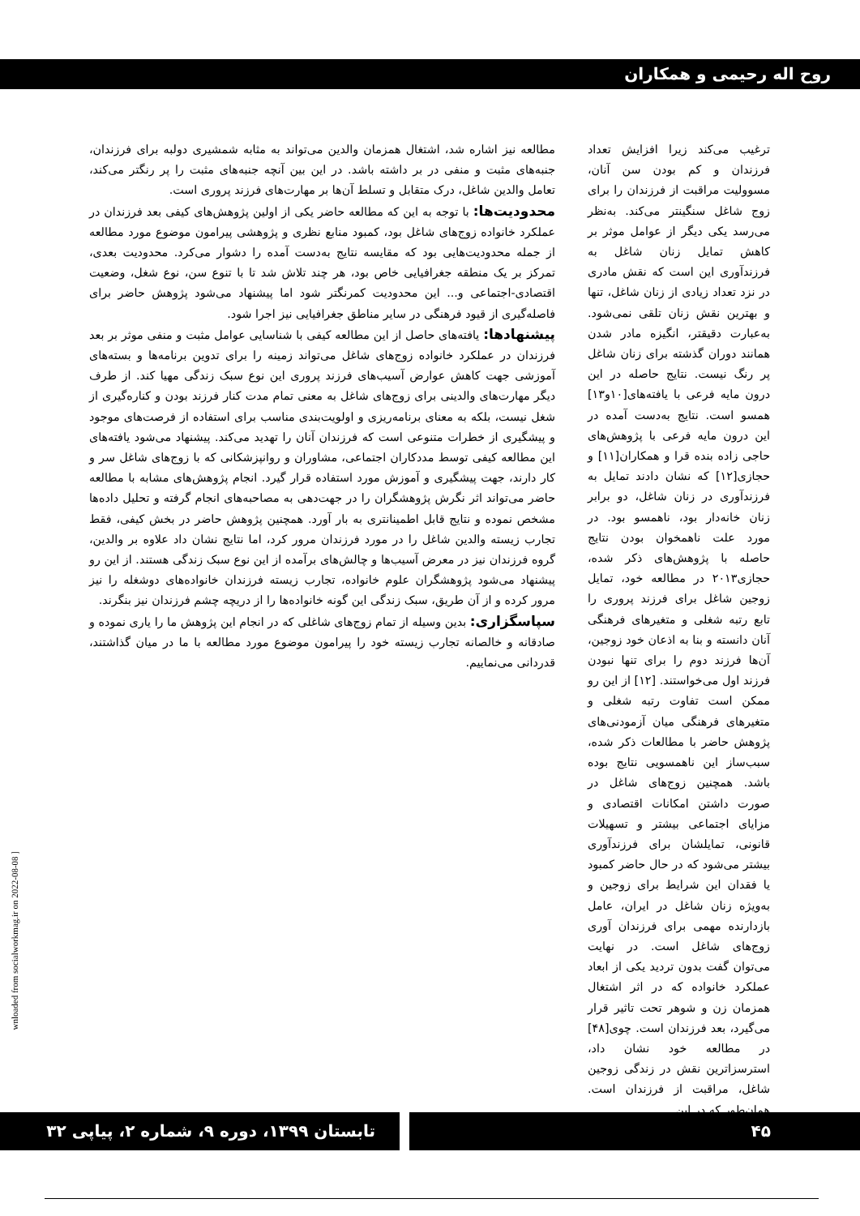روح اله رحیمی و همکاران
ترغیب می‌کند زیرا افزایش تعداد فرزندان و کم بودن سن آنان، مسوولیت مراقبت از فرزندان را برای زوج شاغل سنگینتر می‌کند. به‌نظر می‌رسد یکی دیگر از عوامل موثر بر کاهش تمایل زنان شاغل به فرزندآوری این است که نقش مادری در نزد تعداد زیادی از زنان شاغل، تنها و بهترین نقش زنان تلقی نمی‌شود. به‌عبارت دقیقتر، انگیزه مادر شدن همانند دوران گذشته برای زنان شاغل پر رنگ نیست. نتایج حاصله در این درون مایه فرعی با یافته‌های[۱۰و۱۳] همسو است. نتایج به‌دست آمده در این درون مایه فرعی با پژوهش‌های حاجی زاده بنده قرا و همکاران[۱۱] و حجازی[۱۲] که نشان دادند تمایل به فرزندآوری در زنان شاغل، دو برابر زنان خانه‌دار بود، ناهمسو بود. در مورد علت ناهمخوان بودن نتایج حاصله با پژوهش‌های ذکر شده، حجازی۲۰۱۳ در مطالعه خود، تمایل زوجین شاغل برای فرزند پروری را تابع رتبه شغلی و متغیرهای فرهنگی آنان دانسته و بنا به اذعان خود زوجین، آن‌ها فرزند دوم را برای تنها نبودن فرزند اول می‌خواستند. [۱۲] از این رو ممکن است تفاوت رتبه شغلی و متغیرهای فرهنگی میان آزمودنی‌های پژوهش حاضر با مطالعات ذکر شده، سبب‌ساز این ناهمسویی نتایج بوده باشد. همچنین زوج‌های شاغل در صورت داشتن امکانات اقتصادی و مزایای اجتماعی بیشتر و تسهیلات قانونی، تمایلشان برای فرزندآوری بیشتر می‌شود که در حال حاضر کمبود یا فقدان این شرایط برای زوجین و به‌ویژه زنان شاغل در ایران، عامل بازدارنده مهمی برای فرزندان آوری زوج‌های شاغل است. در نهایت می‌توان گفت بدون تردید یکی از ابعاد عملکرد خانواده که در اثر اشتغال همزمان زن و شوهر تحت تاثیر قرار می‌گیرد، بعد فرزندان است. چوی[۴۸] در مطالعه خود نشان داد، استرسزاترین نقش در زندگی زوجین شاغل، مراقبت از فرزندان است. همان‌طور که در این
مطالعه نیز اشاره شد، اشتغال همزمان والدین می‌تواند به مثابه شمشیری دولبه برای فرزندان، جنبه‌های مثبت و منفی در بر داشته باشد. در این بین آنچه جنبه‌های مثبت را پر رنگتر می‌کند، تعامل والدین شاغل، درک متقابل و تسلط آن‌ها بر مهارت‌های فرزند پروری است.
محدودیت‌ها: با توجه به این که مطالعه حاضر یکی از اولین پژوهش‌های کیفی بعد فرزندان در عملکرد خانواده زوج‌های شاغل بود، کمبود منابع نظری و پژوهشی پیرامون موضوع مورد مطالعه از جمله محدودیت‌هایی بود که مقایسه نتایج به‌دست آمده را دشوار می‌کرد. محدودیت بعدی، تمرکز بر یک منطقه جغرافیایی خاص بود، هر چند تلاش شد تا با تنوع سن، نوع شغل، وضعیت اقتصادی-اجتماعی و... این محدودیت کمرنگتر شود اما پیشنهاد می‌شود پژوهش حاضر برای فاصله‌گیری از قیود فرهنگی در سایر مناطق جغرافیایی نیز اجرا شود.
پیشنهادها: یافته‌های حاصل از این مطالعه کیفی با شناسایی عوامل مثبت و منفی موثر بر بعد فرزندان در عملکرد خانواده زوج‌های شاغل می‌تواند زمینه را برای تدوین برنامه‌ها و بسته‌های آموزشی جهت کاهش عوارض آسیب‌های فرزند پروری این نوع سبک زندگی مهیا کند. از طرف دیگر مهارت‌های والدینی برای زوج‌های شاغل به معنی تمام مدت کنار فرزند بودن و کناره‌گیری از شغل نیست، بلکه به معنای برنامه‌ریزی و اولویت‌بندی مناسب برای استفاده از فرصت‌های موجود و پیشگیری از خطرات متنوعی است که فرزندان آنان را تهدید می‌کند. پیشنهاد می‌شود یافته‌های این مطالعه کیفی توسط مددکاران اجتماعی، مشاوران و روانپزشکانی که با زوج‌های شاغل سر و کار دارند، جهت پیشگیری و آموزش مورد استفاده قرار گیرد. انجام پژوهش‌های مشابه با مطالعه حاضر می‌تواند اثر نگرش پژوهشگران را در جهت‌دهی به مصاحبه‌های انجام گرفته و تحلیل داده‌ها مشخص نموده و نتایج قابل اطمینانتری به بار آورد. همچنین پژوهش حاضر در بخش کیفی، فقط تجارب زیسته والدین شاغل را در مورد فرزندان مرور کرد، اما نتایج نشان داد علاوه بر والدین، گروه فرزندان نیز در معرض آسیب‌ها و چالش‌های برآمده از این نوع سبک زندگی هستند. از این رو پیشنهاد می‌شود پژوهشگران علوم خانواده، تجارب زیسته فرزندان خانواده‌های دوشغله را نیز مرور کرده و از آن طریق، سبک زندگی این گونه خانواده‌ها را از دریچه چشم فرزندان نیز بنگرند.
سپاسگزاری: بدین وسیله از تمام زوج‌های شاغلی که در انجام این پژوهش ما را یاری نموده و صادقانه و خالصانه تجارب زیسته خود را پیرامون موضوع مورد مطالعه با ما در میان گذاشتند، قدردانی می‌نماییم.
wnloaded from socialworkmag.ir on 2022-08-08 ]
تابستان ۱۳۹۹، دوره ۹، شماره ۲، پیاپی ۳۲ ۴۵